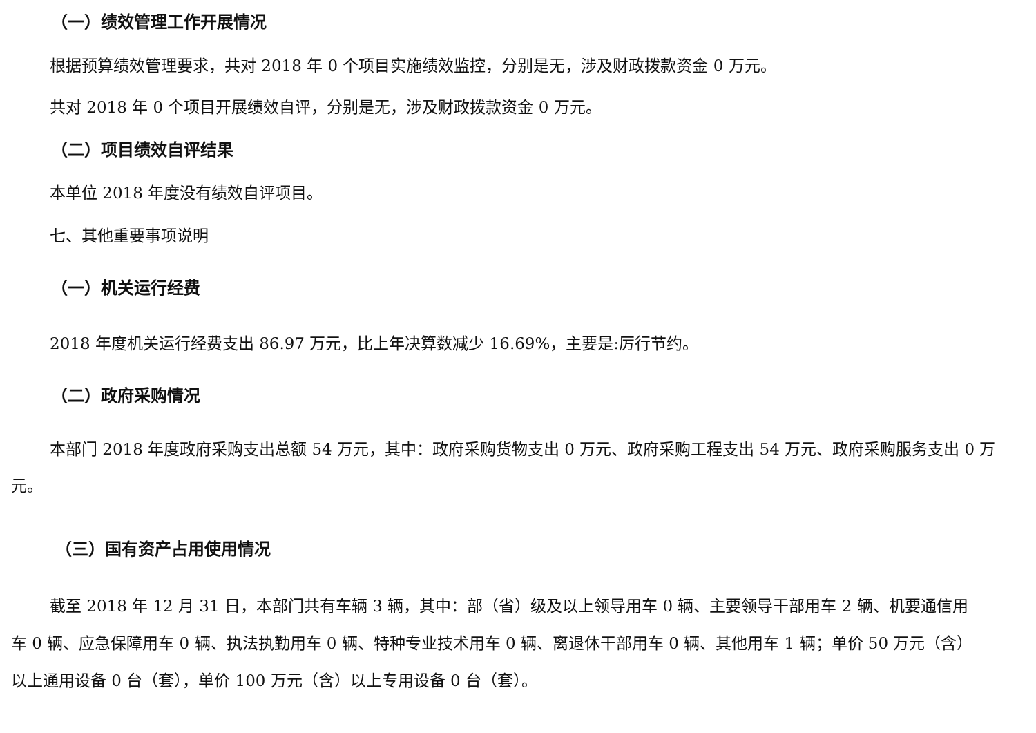（一）绩效管理工作开展情况
根据预算绩效管理要求，共对 2018 年 0 个项目实施绩效监控，分别是无，涉及财政拨款资金 0 万元。
共对 2018 年 0 个项目开展绩效自评，分别是无，涉及财政拨款资金 0 万元。
（二）项目绩效自评结果
本单位 2018 年度没有绩效自评项目。
七、其他重要事项说明
（一）机关运行经费
2018 年度机关运行经费支出 86.97 万元，比上年决算数减少 16.69%，主要是:厉行节约。
（二）政府采购情况
本部门 2018 年度政府采购支出总额 54 万元，其中：政府采购货物支出 0 万元、政府采购工程支出 54 万元、政府采购服务支出 0 万元。
（三）国有资产占用使用情况
截至 2018 年 12 月 31 日，本部门共有车辆 3 辆，其中：部（省）级及以上领导用车 0 辆、主要领导干部用车 2 辆、机要通信用车 0 辆、应急保障用车 0 辆、执法执勤用车 0 辆、特种专业技术用车 0 辆、离退休干部用车 0 辆、其他用车 1 辆；单价 50 万元（含）以上通用设备 0 台（套），单价 100 万元（含）以上专用设备 0 台（套）。